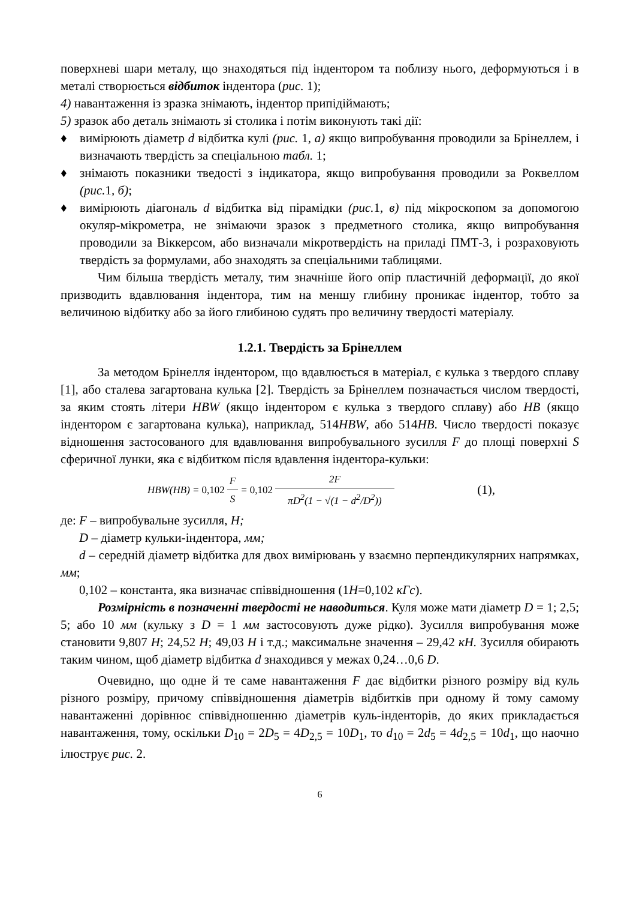поверхневі шари металу, що знаходяться під індентором та поблизу нього, деформуються і в металі створюється відбиток індентора (рис. 1);
4) навантаження із зразка знімають, індентор припідіймають;
5) зразок або деталь знімають зі столика і потім виконують такі дії:
♦ вимірюють діаметр d відбитка кулі (рис. 1, а) якщо випробування проводили за Брінеллем, і визначають твердість за спеціальною табл. 1;
♦ знімають показники тведості з індикатора, якщо випробування проводили за Роквеллом (рис. 1, б);
♦ вимірюють діагональ d відбитка від пірамідки (рис. 1, в) під мікроскопом за допомогою окуляр-мікрометра, не знімаючи зразок з предметного столика, якщо випробування проводили за Віккерсом, або визначали мікротвердість на приладі ПМТ-3, і розраховують твердість за формулами, або знаходять за спеціальними таблицями.
Чим більша твердість металу, тим значніше його опір пластичній деформації, до якої призводить вдавлювання індентора, тим на меншу глибину проникає індентор, тобто за величиною відбитку або за його глибиною судять про величину твердості матеріалу.
1.2.1. Твердість за Брінеллем
За методом Брінелля індентором, що вдавлюється в матеріал, є кулька з твердого сплаву [1], або сталева загартована кулька [2]. Твердість за Брінеллем позначається числом твердості, за яким стоять літери HBW (якщо індентором є кулька з твердого сплаву) або HB (якщо індентором є загартована кулька), наприклад, 514HBW, або 514HB. Число твердості показує відношення застосованого для вдавлювання випробувального зусилля F до площі поверхні S сферичної лунки, яка є відбитком після вдавлення індентора-кульки:
HBW(HB) = 0,102 F S = 0,102 2F πD<sup>2</sup>(1 − √(1 − d<sup>2</sup>/D<sup>2</sup>))
(1),
де: F – випробувальне зусилля, Н;
D – діаметр кульки-індентора, мм;
d – середній діаметр відбитка для двох вимірювань у взаємно перпендикулярних напрямках, мм;
0,102 – константа, яка визначає співвідношення (1Н=0,102 кГс).
Розмірність в позначенні твердості не наводиться. Куля може мати діаметр D = 1; 2,5; 5; або 10 мм (кульку з D = 1 мм застосовують дуже рідко). Зусилля випробування може становити 9,807 Н; 24,52 Н; 49,03 Н і т.д.; максимальне значення – 29,42 кН. Зусилля обирають таким чином, щоб діаметр відбитка d знаходився у межах 0,24…0,6 D.
Очевидно, що одне й те саме навантаження F дає відбитки різного розміру від куль різного розміру, причому співвідношення діаметрів відбитків при одному й тому самому навантаженні дорівнює співвідношенню діаметрів куль-інденторів, до яких прикладається навантаження, тому, оскільки D<sub>10</sub> = 2D<sub>5</sub> = 4D<sub>2,5</sub> = 10D<sub>1</sub>, то d<sub>10</sub> = 2d<sub>5</sub> = 4d<sub>2,5</sub> = 10d<sub>1</sub>, що наочно ілюструє рис. 2.
6